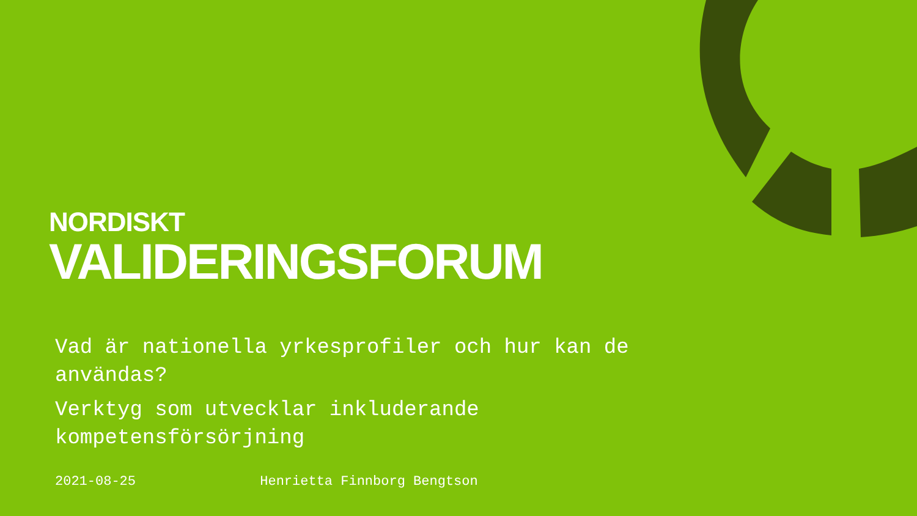NORDISKT
VALIDERINGSFORUM
Vad är nationella yrkesprofiler och hur kan de användas?
Verktyg som utvecklar inkluderande kompetensförsörjning
2021-08-25 Henrietta Finnborg Bengtson